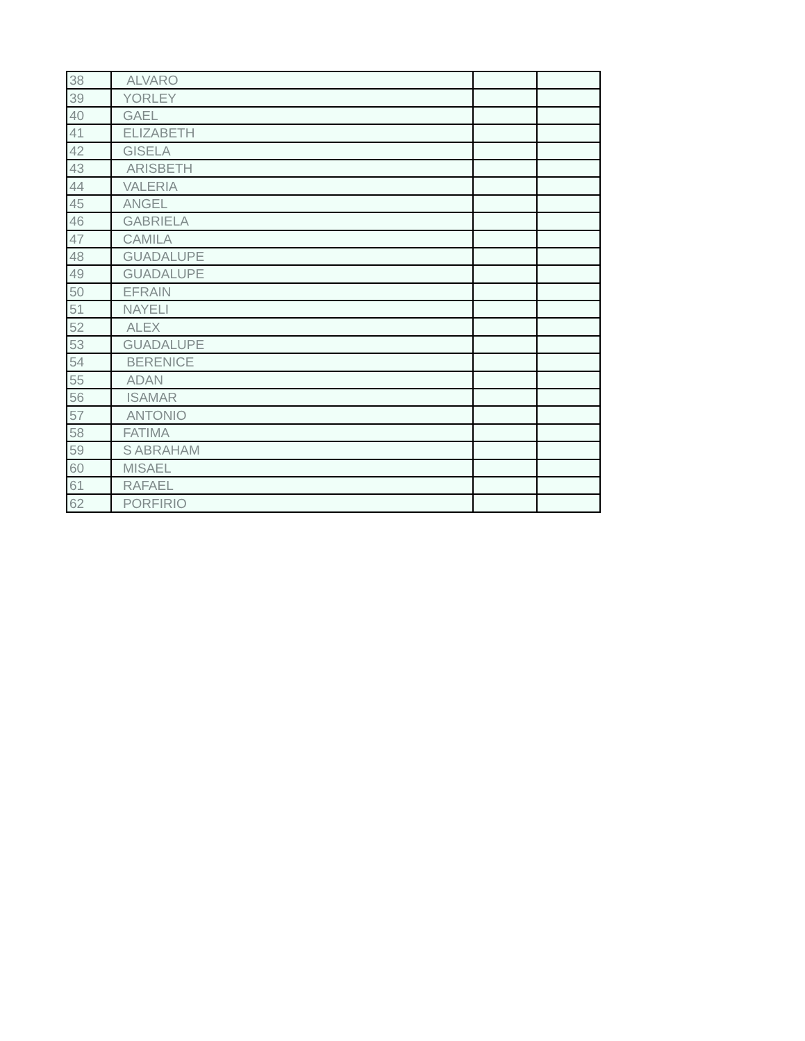| 38 | ALVARO | | |
| 39 | YORLEY | | |
| 40 | GAEL | | |
| 41 | ELIZABETH | | |
| 42 | GISELA | | |
| 43 | ARISBETH | | |
| 44 | VALERIA | | |
| 45 | ANGEL | | |
| 46 | GABRIELA | | |
| 47 | CAMILA | | |
| 48 | GUADALUPE | | |
| 49 | GUADALUPE | | |
| 50 | EFRAIN | | |
| 51 | NAYELI | | |
| 52 | ALEX | | |
| 53 | GUADALUPE | | |
| 54 | BERENICE | | |
| 55 | ADAN | | |
| 56 | ISAMAR | | |
| 57 | ANTONIO | | |
| 58 | FATIMA | | |
| 59 | S ABRAHAM | | |
| 60 | MISAEL | | |
| 61 | RAFAEL | | |
| 62 | PORFIRIO | | |